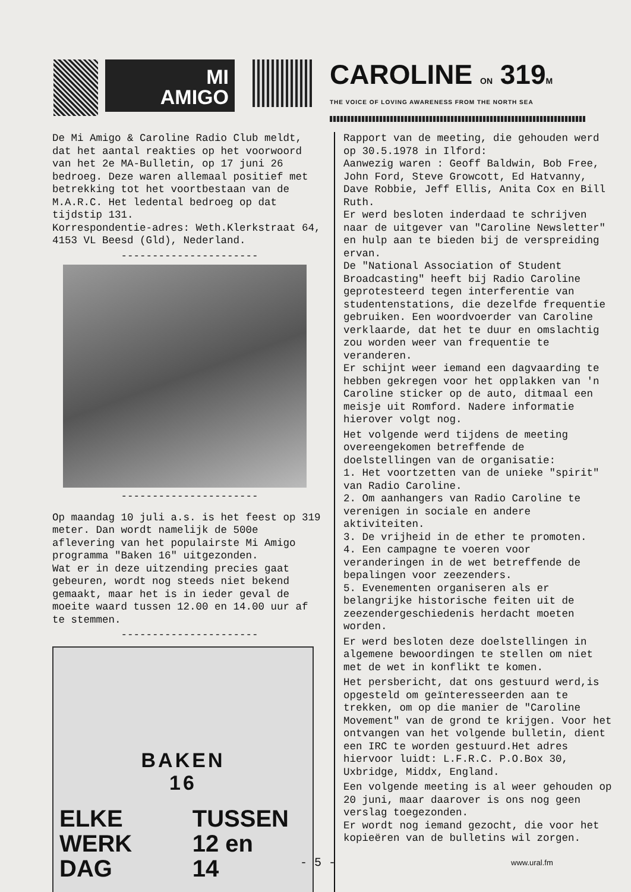MI
AMIGO
CAROLINE ON 319M
THE VOICE OF LOVING AWARENESS FROM THE NORTH SEA
De Mi Amigo & Caroline Radio Club meldt, dat het aantal reakties op het voorwoord van het 2e MA-Bulletin, op 17 juni 26 bedroeg. Deze waren allemaal positief met betrekking tot het voortbestaan van de M.A.R.C. Het ledental bedroeg op dat tijdstip 131.
Korrespondentie-adres: Weth.Klerkstraat 64, 4153 VL Beesd (Gld), Nederland.
----------------------
----------------------
Op maandag 10 juli a.s. is het feest op 319 meter. Dan wordt namelijk de 500e aflevering van het populairste Mi Amigo programma "Baken 16" uitgezonden.
Wat er in deze uitzending precies gaat gebeuren, wordt nog steeds niet bekend gemaakt, maar het is in ieder geval de moeite waard tussen 12.00 en 14.00 uur af te stemmen.
----------------------
BAKEN
16
ELKE
WERK
DAG
TUSSEN
12 en
14
Rapport van de meeting, die gehouden werd op 30.5.1978 in Ilford:
Aanwezig waren : Geoff Baldwin, Bob Free, John Ford, Steve Growcott, Ed Hatvanny, Dave Robbie, Jeff Ellis, Anita Cox en Bill Ruth.
Er werd besloten inderdaad te schrijven naar de uitgever van "Caroline Newsletter" en hulp aan te bieden bij de verspreiding ervan.
De "National Association of Student Broadcasting" heeft bij Radio Caroline geprotesteerd tegen interferentie van studentenstations, die dezelfde frequentie gebruiken. Een woordvoerder van Caroline verklaarde, dat het te duur en omslachtig zou worden weer van frequentie te veranderen.
Er schijnt weer iemand een dagvaarding te hebben gekregen voor het opplakken van 'n Caroline sticker op de auto, ditmaal een meisje uit Romford. Nadere informatie hierover volgt nog.
Het volgende werd tijdens de meeting overeengekomen betreffende de doelstellingen van de organisatie:
1. Het voortzetten van de unieke "spirit" van Radio Caroline.
2. Om aanhangers van Radio Caroline te verenigen in sociale en andere aktiviteiten.
3. De vrijheid in de ether te promoten.
4. Een campagne te voeren voor veranderingen in de wet betreffende de bepalingen voor zeezenders.
5. Evenementen organiseren als er belangrijke historische feiten uit de zeezendergeschiedenis herdacht moeten worden.
Er werd besloten deze doelstellingen in algemene bewoordingen te stellen om niet met de wet in konflikt te komen.
Het persbericht, dat ons gestuurd werd,is opgesteld om geïnteresseerden aan te trekken, om op die manier de "Caroline Movement" van de grond te krijgen. Voor het ontvangen van het volgende bulletin, dient een IRC te worden gestuurd.Het adres hiervoor luidt: L.F.R.C. P.O.Box 30, Uxbridge, Middx, England.
Een volgende meeting is al weer gehouden op 20 juni, maar daarover is ons nog geen verslag toegezonden.
Er wordt nog iemand gezocht, die voor het kopieëren van de bulletins wil zorgen.
- 5 - www.ural.fm